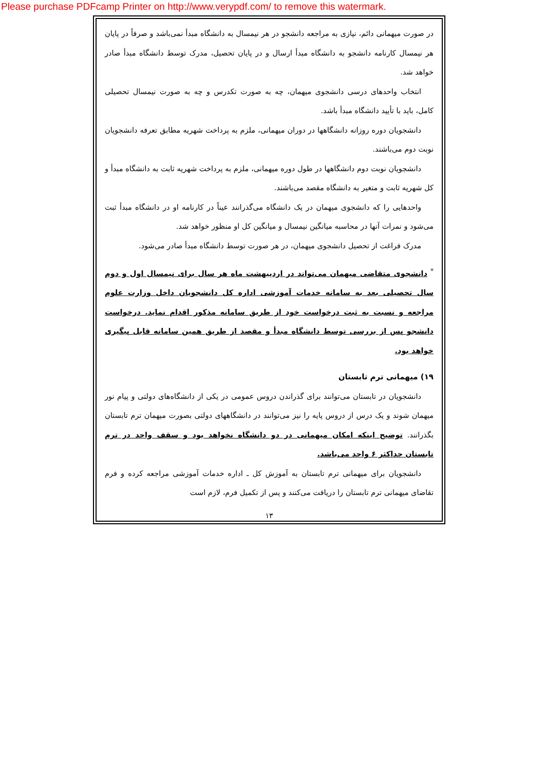Please purchase PDFcamp Printer on http://www.verypdf.com/ to remove this watermark.
در صورت میهمانی دائم، نیازی به مراجعه دانشجو در هر نیمسال به دانشگاه مبدأ نمی‌باشد و صرفاً در پایان هر نیمسال کارنامه دانشجو به دانشگاه مبدأ ارسال و در پایان تحصیل، مدرک توسط دانشگاه مبدأ صادر خواهد شد.
انتخاب واحدهای درسی دانشجوی میهمان، چه به صورت تکدرس و چه به صورت نیمسال تحصیلی کامل، باید با تأیید دانشگاه مبدأ باشد.
دانشجویان دوره روزانه دانشگاهها در دوران میهمانی، ملزم به پرداخت شهریه مطابق تعرفه دانشجویان نوبت دوم می‌باشند.
دانشجویان نوبت دوم دانشگاهها در طول دوره میهمانی، ملزم به پرداخت شهریه ثابت به دانشگاه مبدأ و کل شهریه ثابت و متغیر به دانشگاه مقصد می‌باشند.
واحدهایی را که دانشجوی میهمان در یک دانشگاه می‌گذرانند عیناً در کارنامه او در دانشگاه مبدأ ثبت می‌شود و نمرات آنها در محاسبه میانگین نیمسال و میانگین کل او منظور خواهد شد.
مدرک فراغت از تحصیل دانشجوی میهمان، در هر صورت توسط دانشگاه مبدأ صادر می‌شود.
<sup>*</sup> دانشجوی متقاضی میهمان می‌تواند در اردیبهشت ماه هر سال برای نیمسال اول و دوم سال تحصیلی بعد به سامانه خدمات آموزشی اداره کل دانشجویان داخل وزارت علوم مراجعه و نسبت به ثبت درخواست خود از طریق سامانه مذکور اقدام نماید. درخواست دانشجو پس از بررسی توسط دانشگاه مبدأ و مقصد از طریق همین سامانه قابل پیگیری خواهد بود.
۱۹) میهمانی ترم تابستان
دانشجویان در تابستان می‌توانند برای گذراندن دروس عمومی در یکی از دانشگاه‌های دولتی و پیام نور میهمان شوند و یک درس از دروس پایه را نیز می‌توانند در دانشگاههای دولتی بصورت میهمان ترم تابستان بگذرانند. توضیح اینکه امکان میهمانی در دو دانشگاه نخواهد بود و سقف واحد در ترم تابستان حداکثر ۶ واحد می‌باشد.
دانشجویان برای میهمانی ترم تابستان به آموزش کل ـ اداره خدمات آموزشی مراجعه کرده و فرم تقاضای میهمانی ترم تابستان را دریافت می‌کنند و پس از تکمیل فرم، لازم است
۱۳